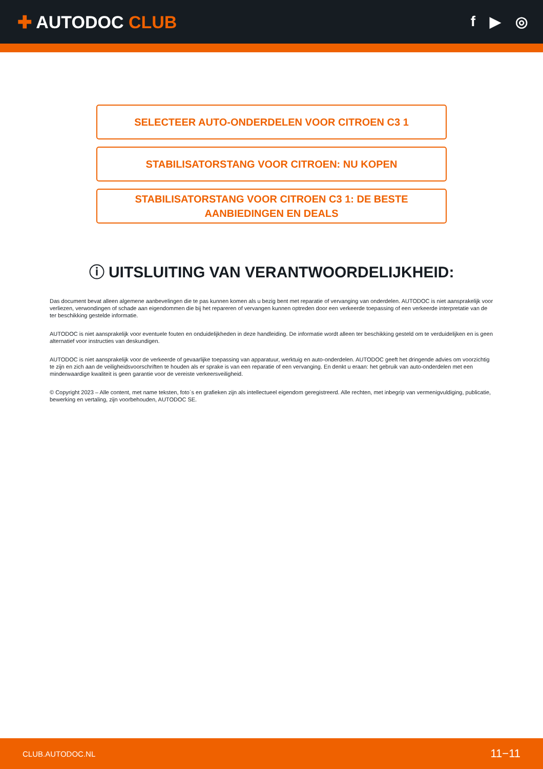✚ AUTODOC CLUB
f ▶ ◎
SELECTEER AUTO-ONDERDELEN VOOR CITROEN C3 1
STABILISATORSTANG VOOR CITROEN: NU KOPEN
STABILISATORSTANG VOOR CITROEN C3 1: DE BESTE
AANBIEDINGEN EN DEALS
ⓘ UITSLUITING VAN VERANTWOORDELIJKHEID:
Das document bevat alleen algemene aanbevelingen die te pas kunnen komen als u bezig bent met reparatie of vervanging van onderdelen. AUTODOC is niet aansprakelijk voor verliezen, verwondingen of schade aan eigendommen die bij het repareren of vervangen kunnen optreden door een verkeerde toepassing of een verkeerde interpretatie van de ter beschikking gestelde informatie.
AUTODOC is niet aansprakelijk voor eventuele fouten en onduidelijkheden in deze handleiding. De informatie wordt alleen ter beschikking gesteld om te verduidelijken en is geen alternatief voor instructies van deskundigen.
AUTODOC is niet aansprakelijk voor de verkeerde of gevaarlijke toepassing van apparatuur, werktuig en auto-onderdelen. AUTODOC geeft het dringende advies om voorzichtig te zijn en zich aan de veiligheidsvoorschriften te houden als er sprake is van een reparatie of een vervanging. En denkt u eraan: het gebruik van auto-onderdelen met een minderwaardige kwaliteit is geen garantie voor de vereiste verkeersveiligheid.
© Copyright 2023 – Alle content, met name teksten, foto`s en grafieken zijn als intellectueel eigendom geregistreerd. Alle rechten, met inbegrip van vermenigvuldiging, publicatie, bewerking en vertaling, zijn voorbehouden, AUTODOC SE.
CLUB.AUTODOC.NL 11−11